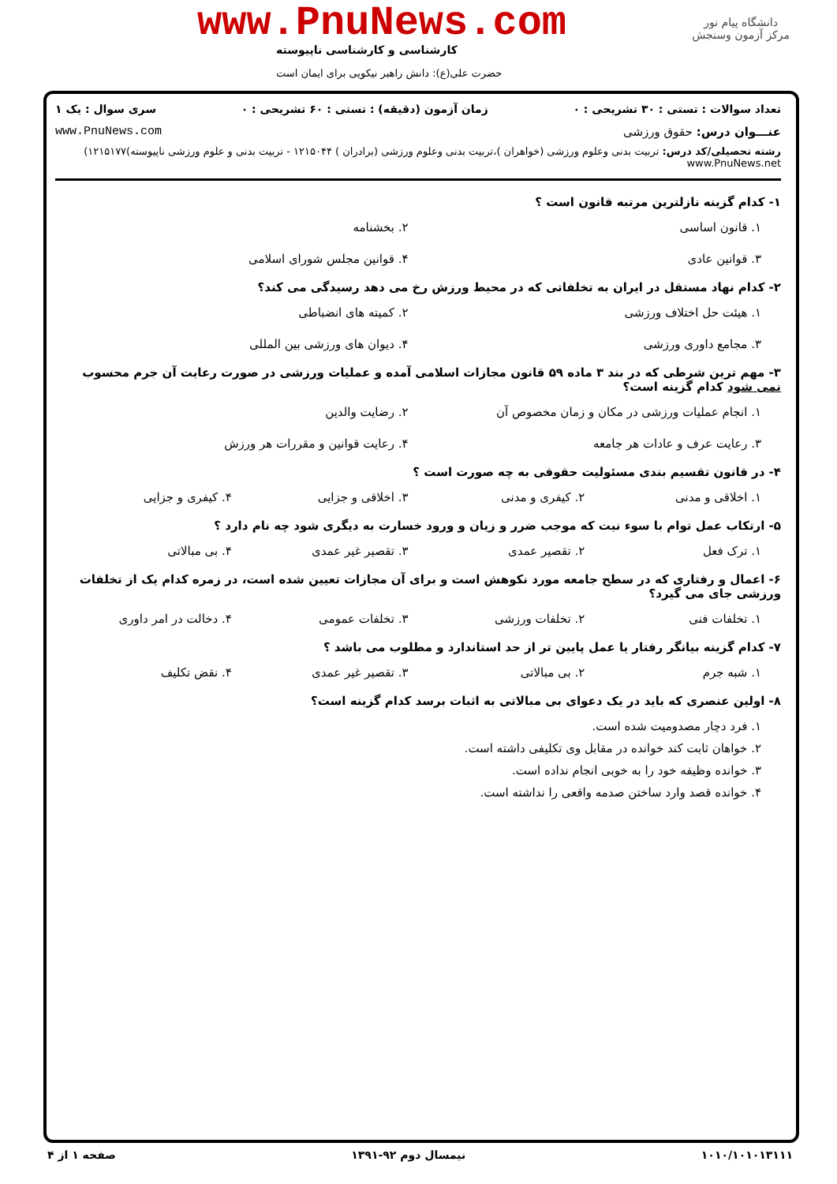دانشگاه پیام نور
مرکز آزمون وسنجش
www.PnuNews.com
کارشناسی و کارشناسی ناپیوسته
حضرت علی(ع): دانش راهبر نیکویی برای ایمان است
تعداد سوالات : تستی : ۳۰ تشریحی : ۰ زمان آزمون (دقیقه) : تستی : ۶۰ تشریحی : ۰ سری سوال : یک ۱
عنـــوان درس: حقوق ورزشی www.PnuNews.com
رشته تحصیلی/کد درس: تربیت بدنی وعلوم ورزشی (خواهران )،تربیت بدنی وعلوم ورزشی (برادران ) ۱۲۱۵۰۴۴ - تربیت بدنی و علوم ورزشی ناپیوسته)۱۲۱۵۱۷۷) www.PnuNews.net
۱- کدام گزینه نازلترین مرتبه قانون است ؟
۱. قانون اساسی
۲. بخشنامه
۳. قوانین عادی
۴. قوانین مجلس شورای اسلامی
۲- کدام نهاد مستقل در ایران به تخلفاتی که در محیط ورزش رخ می دهد رسیدگی می کند؟
۱. هیئت حل اختلاف ورزشی
۲. کمیته های انضباطی
۳. مجامع داوری ورزشی
۴. دیوان های ورزشی بین المللی
۳- مهم ترین شرطی که در بند ۳ ماده ۵۹ قانون مجازات اسلامی آمده و عملیات ورزشی در صورت رعایت آن جرم محسوب نمی شود کدام گزینه است؟
۱. انجام عملیات ورزشی در مکان و زمان مخصوص آن
۲. رضایت والدین
۳. رعایت عرف و عادات هر جامعه
۴. رعایت قوانین و مقررات هر ورزش
۴- در قانون تقسیم بندی مسئولیت حقوقی به چه صورت است ؟
۱. اخلاقی و مدنی
۲. کیفری و مدنی
۳. اخلاقی و جزایی
۴. کیفری و جزایی
۵- ارتکاب عمل توام با سوء نیت که موجب ضرر و زیان و ورود خسارت به دیگری شود چه نام دارد ؟
۱. ترک فعل
۲. تقصیر عمدی
۳. تقصیر غیر عمدی
۴. بی مبالاتی
۶- اعمال و رفتاری که در سطح جامعه مورد نکوهش است و برای آن مجازات تعیین شده است، در زمره کدام یک از تخلفات ورزشی جای می گیرد؟
۱. تخلفات فنی
۲. تخلفات ورزشی
۳. تخلفات عمومی
۴. دخالت در امر داوری
۷- کدام گزینه بیانگر رفتار یا عمل پایین تر از حد استاندارد و مطلوب می باشد ؟
۱. شبه جرم
۲. بی مبالاتی
۳. تقصیر غیر عمدی
۴. نقض تکلیف
۸- اولین عنصری که باید در یک دعوای بی مبالاتی به اثبات برسد کدام گزینه است؟
۱. فرد دچار مصدومیت شده است.
۲. خواهان ثابت کند خوانده در مقابل وی تکلیفی داشته است.
۳. خوانده وظیفه خود را به خوبی انجام نداده است.
۴. خوانده قصد وارد ساختن صدمه واقعی را نداشته است.
۱۰۱۰/۱۰۱۰۱۳۱۱۱ نیمسال دوم ۹۲-۱۳۹۱ صفحه ۱ از ۴